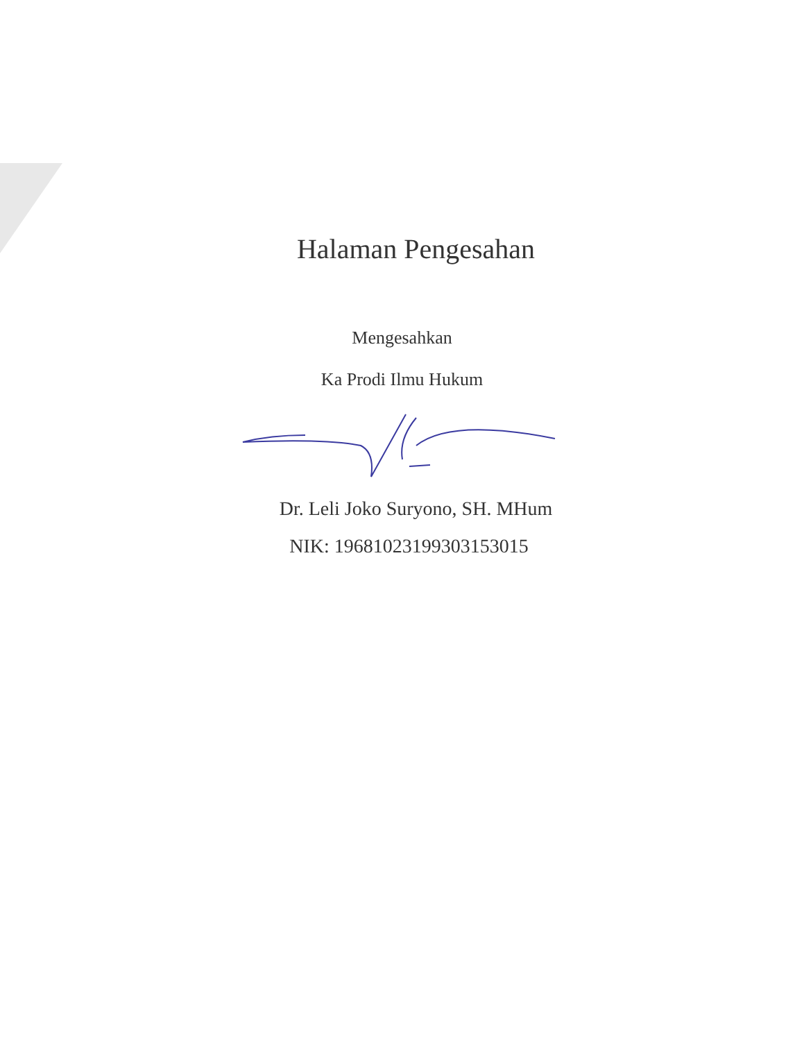Halaman Pengesahan
Mengesahkan
Ka Prodi Ilmu Hukum
Dr. Leli Joko Suryono, SH. MHum
NIK: 19681023199303153015